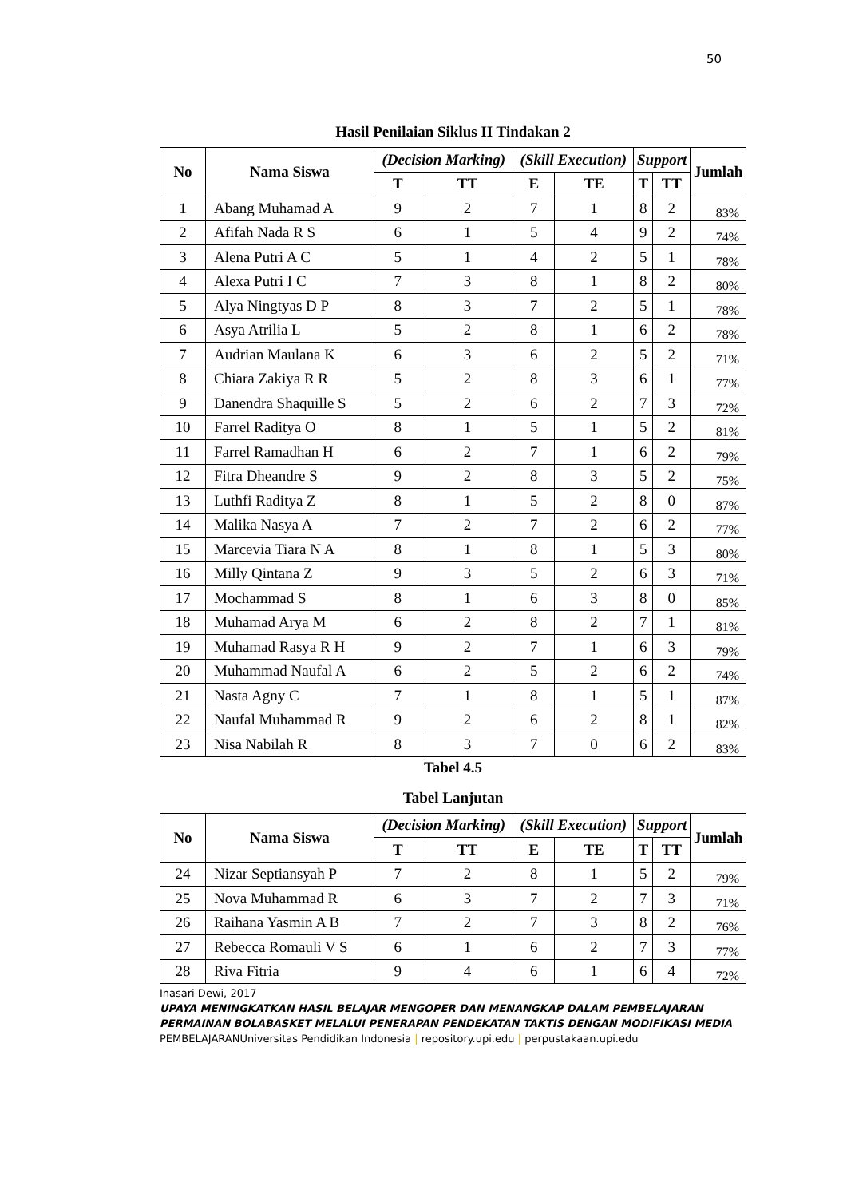50
Hasil Penilaian Siklus II Tindakan 2
| No | Nama Siswa | (Decision Marking) | | (Skill Execution) | | Support | | Jumlah |
| --- | --- | --- | --- | --- | --- | --- | --- | --- |
| | | T | TT | E | TE | T | TT | |
| 1 | Abang Muhamad A | 9 | 2 | 7 | 1 | 8 | 2 | 83% |
| 2 | Afifah Nada R S | 6 | 1 | 5 | 4 | 9 | 2 | 74% |
| 3 | Alena Putri A C | 5 | 1 | 4 | 2 | 5 | 1 | 78% |
| 4 | Alexa Putri I C | 7 | 3 | 8 | 1 | 8 | 2 | 80% |
| 5 | Alya Ningtyas D P | 8 | 3 | 7 | 2 | 5 | 1 | 78% |
| 6 | Asya Atrilia L | 5 | 2 | 8 | 1 | 6 | 2 | 78% |
| 7 | Audrian Maulana K | 6 | 3 | 6 | 2 | 5 | 2 | 71% |
| 8 | Chiara Zakiya R R | 5 | 2 | 8 | 3 | 6 | 1 | 77% |
| 9 | Danendra Shaquille S | 5 | 2 | 6 | 2 | 7 | 3 | 72% |
| 10 | Farrel Raditya O | 8 | 1 | 5 | 1 | 5 | 2 | 81% |
| 11 | Farrel Ramadhan H | 6 | 2 | 7 | 1 | 6 | 2 | 79% |
| 12 | Fitra Dheandre S | 9 | 2 | 8 | 3 | 5 | 2 | 75% |
| 13 | Luthfi Raditya Z | 8 | 1 | 5 | 2 | 8 | 0 | 87% |
| 14 | Malika Nasya A | 7 | 2 | 7 | 2 | 6 | 2 | 77% |
| 15 | Marcevia Tiara N A | 8 | 1 | 8 | 1 | 5 | 3 | 80% |
| 16 | Milly Qintana Z | 9 | 3 | 5 | 2 | 6 | 3 | 71% |
| 17 | Mochammad S | 8 | 1 | 6 | 3 | 8 | 0 | 85% |
| 18 | Muhamad Arya M | 6 | 2 | 8 | 2 | 7 | 1 | 81% |
| 19 | Muhamad Rasya R H | 9 | 2 | 7 | 1 | 6 | 3 | 79% |
| 20 | Muhammad Naufal A | 6 | 2 | 5 | 2 | 6 | 2 | 74% |
| 21 | Nasta Agny C | 7 | 1 | 8 | 1 | 5 | 1 | 87% |
| 22 | Naufal Muhammad R | 9 | 2 | 6 | 2 | 8 | 1 | 82% |
| 23 | Nisa Nabilah R | 8 | 3 | 7 | 0 | 6 | 2 | 83% |
Tabel 4.5
Tabel Lanjutan
| No | Nama Siswa | (Decision Marking) | | (Skill Execution) | | Support | | Jumlah |
| --- | --- | --- | --- | --- | --- | --- | --- | --- |
| | | T | TT | E | TE | T | TT | |
| 24 | Nizar Septiansyah P | 7 | 2 | 8 | 1 | 5 | 2 | 79% |
| 25 | Nova Muhammad R | 6 | 3 | 7 | 2 | 7 | 3 | 71% |
| 26 | Raihana Yasmin A B | 7 | 2 | 7 | 3 | 8 | 2 | 76% |
| 27 | Rebecca Romauli V S | 6 | 1 | 6 | 2 | 7 | 3 | 77% |
| 28 | Riva Fitria | 9 | 4 | 6 | 1 | 6 | 4 | 72% |
Inasari Dewi, 2017
UPAYA MENINGKATKAN HASIL BELAJAR MENGOPER DAN MENANGKAP DALAM PEMBELAJARAN PERMAINAN BOLABASKET MELALUI PENERAPAN PENDEKATAN TAKTIS DENGAN MODIFIKASI MEDIA PEMBELAJARANUniversitas Pendidikan Indonesia | repository.upi.edu | perpustakaan.upi.edu